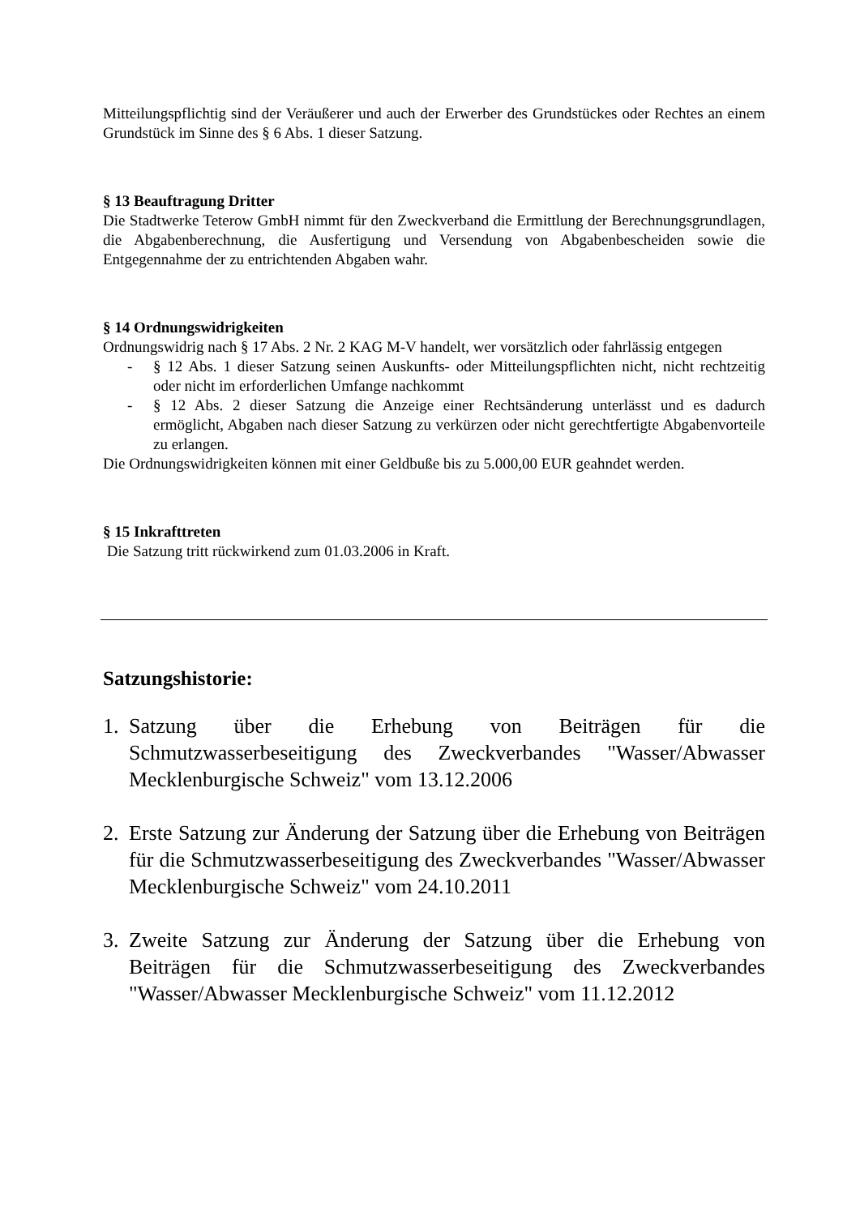Mitteilungspflichtig sind der Veräußerer und auch der Erwerber des Grundstückes oder Rechtes an einem Grundstück im Sinne des § 6 Abs. 1 dieser Satzung.
§ 13 Beauftragung Dritter
Die Stadtwerke Teterow GmbH nimmt für den Zweckverband die Ermittlung der Berechnungsgrundlagen, die Abgabenberechnung, die Ausfertigung und Versendung von Abgabenbescheiden sowie die Entgegennahme der zu entrichtenden Abgaben wahr.
§ 14 Ordnungswidrigkeiten
Ordnungswidrig nach § 17 Abs. 2 Nr. 2 KAG M-V handelt, wer vorsätzlich oder fahrlässig entgegen
- § 12 Abs. 1 dieser Satzung seinen Auskunfts- oder Mitteilungspflichten nicht, nicht rechtzeitig oder nicht im erforderlichen Umfange nachkommt
- § 12 Abs. 2 dieser Satzung die Anzeige einer Rechtsänderung unterlässt und es dadurch ermöglicht, Abgaben nach dieser Satzung zu verkürzen oder nicht gerechtfertigte Abgabenvorteile zu erlangen.
Die Ordnungswidrigkeiten können mit einer Geldbuße bis zu 5.000,00 EUR geahndet werden.
§ 15 Inkrafttreten
Die Satzung tritt rückwirkend zum 01.03.2006 in Kraft.
Satzungshistorie:
1. Satzung über die Erhebung von Beiträgen für die Schmutzwasserbeseitigung des Zweckverbandes "Wasser/Abwasser Mecklenburgische Schweiz" vom 13.12.2006
2. Erste Satzung zur Änderung der Satzung über die Erhebung von Beiträgen für die Schmutzwasserbeseitigung des Zweckverbandes "Wasser/Abwasser Mecklenburgische Schweiz" vom 24.10.2011
3. Zweite Satzung zur Änderung der Satzung über die Erhebung von Beiträgen für die Schmutzwasserbeseitigung des Zweckverbandes "Wasser/Abwasser Mecklenburgische Schweiz" vom 11.12.2012